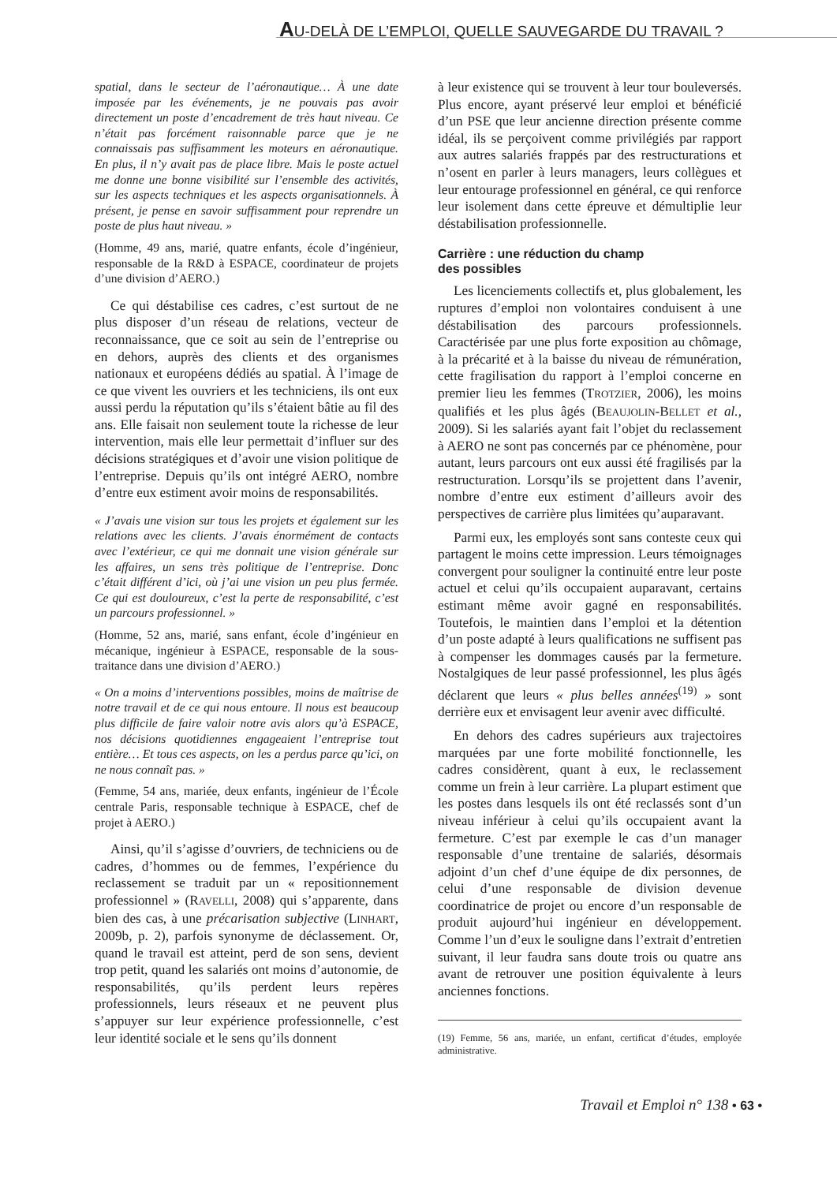AU-DELÀ DE L’EMPLOI, QUELLE SAUVEGARDE DU TRAVAIL ?
spatial, dans le secteur de l’aéronautique… À une date imposée par les événements, je ne pouvais pas avoir directement un poste d’encadrement de très haut niveau. Ce n’était pas forcément raisonnable parce que je ne connaissais pas suffisamment les moteurs en aéronautique. En plus, il n’y avait pas de place libre. Mais le poste actuel me donne une bonne visibilité sur l’ensemble des activités, sur les aspects techniques et les aspects organisationnels. À présent, je pense en savoir suffisamment pour reprendre un poste de plus haut niveau. »
(Homme, 49 ans, marié, quatre enfants, école d’ingénieur, responsable de la R&D à ESPACE, coordinateur de projets d’une division d’AERO.)
Ce qui déstabilise ces cadres, c’est surtout de ne plus disposer d’un réseau de relations, vecteur de reconnaissance, que ce soit au sein de l’entreprise ou en dehors, auprès des clients et des organismes nationaux et européens dédiés au spatial. À l’image de ce que vivent les ouvriers et les techniciens, ils ont eux aussi perdu la réputation qu’ils s’étaient bâtie au fil des ans. Elle faisait non seulement toute la richesse de leur intervention, mais elle leur permettait d’influer sur des décisions stratégiques et d’avoir une vision politique de l’entreprise. Depuis qu’ils ont intégré AERO, nombre d’entre eux estiment avoir moins de responsabilités.
« J’avais une vision sur tous les projets et également sur les relations avec les clients. J’avais énormément de contacts avec l’extérieur, ce qui me donnait une vision générale sur les affaires, un sens très politique de l’entreprise. Donc c’était différent d’ici, où j’ai une vision un peu plus fermée. Ce qui est douloureux, c’est la perte de responsabilité, c’est un parcours professionnel. »
(Homme, 52 ans, marié, sans enfant, école d’ingénieur en mécanique, ingénieur à ESPACE, responsable de la sous-traitance dans une division d’AERO.)
« On a moins d’interventions possibles, moins de maîtrise de notre travail et de ce qui nous entoure. Il nous est beaucoup plus difficile de faire valoir notre avis alors qu’à ESPACE, nos décisions quotidiennes engageaient l’entreprise tout entière… Et tous ces aspects, on les a perdus parce qu’ici, on ne nous connaît pas. »
(Femme, 54 ans, mariée, deux enfants, ingénieur de l’École centrale Paris, responsable technique à ESPACE, chef de projet à AERO.)
Ainsi, qu’il s’agisse d’ouvriers, de techniciens ou de cadres, d’hommes ou de femmes, l’expérience du reclassement se traduit par un « repositionnement professionnel » (RAVELLI, 2008) qui s’apparente, dans bien des cas, à une précarisation subjective (LINHART, 2009b, p. 2), parfois synonyme de déclassement. Or, quand le travail est atteint, perd de son sens, devient trop petit, quand les salariés ont moins d’autonomie, de responsabilités, qu’ils perdent leurs repères professionnels, leurs réseaux et ne peuvent plus s’appuyer sur leur expérience professionnelle, c’est leur identité sociale et le sens qu’ils donnent
à leur existence qui se trouvent à leur tour bouleversés. Plus encore, ayant préservé leur emploi et bénéficié d’un PSE que leur ancienne direction présente comme idéal, ils se perçoivent comme privilégiés par rapport aux autres salariés frappés par des restructurations et n’osent en parler à leurs managers, leurs collègues et leur entourage professionnel en général, ce qui renforce leur isolement dans cette épreuve et démultiplie leur déstabilisation professionnelle.
Carrière : une réduction du champ
des possibles
Les licenciements collectifs et, plus globalement, les ruptures d’emploi non volontaires conduisent à une déstabilisation des parcours professionnels. Caractérisée par une plus forte exposition au chômage, à la précarité et à la baisse du niveau de rémunération, cette fragilisation du rapport à l’emploi concerne en premier lieu les femmes (TROTZIER, 2006), les moins qualifiés et les plus âgés (BEAUJOLIN-BELLET et al., 2009). Si les salariés ayant fait l’objet du reclassement à AERO ne sont pas concernés par ce phénomène, pour autant, leurs parcours ont eux aussi été fragilisés par la restructuration. Lorsqu’ils se projettent dans l’avenir, nombre d’entre eux estiment d’ailleurs avoir des perspectives de carrière plus limitées qu’auparavant.
Parmi eux, les employés sont sans conteste ceux qui partagent le moins cette impression. Leurs témoignages convergent pour souligner la continuité entre leur poste actuel et celui qu’ils occupaient auparavant, certains estimant même avoir gagné en responsabilités. Toutefois, le maintien dans l’emploi et la détention d’un poste adapté à leurs qualifications ne suffisent pas à compenser les dommages causés par la fermeture. Nostalgiques de leur passé professionnel, les plus âgés déclarent que leurs « plus belles années<sup>(19)</sup> » sont derrière eux et envisagent leur avenir avec difficulté.
En dehors des cadres supérieurs aux trajectoires marquées par une forte mobilité fonctionnelle, les cadres considèrent, quant à eux, le reclassement comme un frein à leur carrière. La plupart estiment que les postes dans lesquels ils ont été reclassés sont d’un niveau inférieur à celui qu’ils occupaient avant la fermeture. C’est par exemple le cas d’un manager responsable d’une trentaine de salariés, désormais adjoint d’un chef d’une équipe de dix personnes, de celui d’une responsable de division devenue coordinatrice de projet ou encore d’un responsable de produit aujourd’hui ingénieur en développement. Comme l’un d’eux le souligne dans l’extrait d’entretien suivant, il leur faudra sans doute trois ou quatre ans avant de retrouver une position équivalente à leurs anciennes fonctions.
(19) Femme, 56 ans, mariée, un enfant, certificat d’études, employée administrative.
Travail et Emploi n° 138 • 63 •